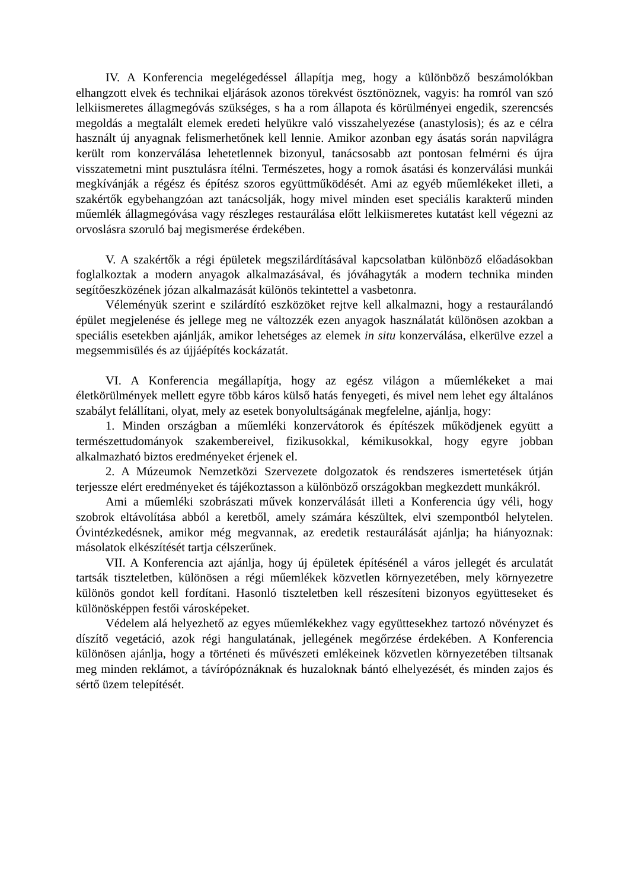IV. A Konferencia megelégedéssel állapítja meg, hogy a különböző beszámolókban elhangzott elvek és technikai eljárások azonos törekvést ösztönöznek, vagyis: ha romról van szó lelkiismeretes állagmegóvás szükséges, s ha a rom állapota és körülményei engedik, szerencsés megoldás a megtalált elemek eredeti helyükre való visszahelyezése (anastylosis); és az e célra használt új anyagnak felismerhetőnek kell lennie. Amikor azonban egy ásatás során napvilágra került rom konzerválása lehetetlennek bizonyul, tanácsosabb azt pontosan felmérni és újra visszatemetni mint pusztulásra ítélni. Természetes, hogy a romok ásatási és konzerválási munkái megkívánják a régész és építész szoros együttműködését. Ami az egyéb műemlékeket illeti, a szakértők egybehangzóan azt tanácsolják, hogy mivel minden eset speciális karakterű minden műemlék állagmegóvása vagy részleges restaurálása előtt lelkiismeretes kutatást kell végezni az orvoslásra szoruló baj megismerése érdekében.
V. A szakértők a régi épületek megszilárdításával kapcsolatban különböző előadásokban foglalkoztak a modern anyagok alkalmazásával, és jóváhagyták a modern technika minden segítőeszközének józan alkalmazását különös tekintettel a vasbetonra.
Véleményük szerint e szilárdító eszközöket rejtve kell alkalmazni, hogy a restaurálandó épület megjelenése és jellege meg ne változzék ezen anyagok használatát különösen azokban a speciális esetekben ajánlják, amikor lehetséges az elemek in situ konzerválása, elkerülve ezzel a megsemmisülés és az újjáépítés kockázatát.
VI. A Konferencia megállapítja, hogy az egész világon a műemlékeket a mai életkörülmények mellett egyre több káros külső hatás fenyegeti, és mivel nem lehet egy általános szabályt felállítani, olyat, mely az esetek bonyolultságának megfelelne, ajánlja, hogy:
1. Minden országban a műemléki konzervátorok és építészek működjenek együtt a természettudományok szakembereivel, fizikusokkal, kémikusokkal, hogy egyre jobban alkalmazható biztos eredményeket érjenek el.
2. A Múzeumok Nemzetközi Szervezete dolgozatok és rendszeres ismertetések útján terjessze elért eredményeket és tájékoztasson a különböző országokban megkezdett munkákról.
Ami a műemléki szobrászati művek konzerválását illeti a Konferencia úgy véli, hogy szobrok eltávolítása abból a keretből, amely számára készültek, elvi szempontból helytelen. Óvintézkedésnek, amikor még megvannak, az eredetik restaurálását ajánlja; ha hiányoznak: másolatok elkészítését tartja célszerűnek.
VII. A Konferencia azt ajánlja, hogy új épületek építésénél a város jellegét és arculatát tartsák tiszteletben, különösen a régi műemlékek közvetlen környezetében, mely környezetre különös gondot kell fordítani. Hasonló tiszteletben kell részesíteni bizonyos együtteseket és különösképpen festői városképeket.
Védelem alá helyezhető az egyes műemlékekhez vagy együttesekhez tartozó növényzet és díszítő vegetáció, azok régi hangulatának, jellegének megőrzése érdekében. A Konferencia különösen ajánlja, hogy a történeti és művészeti emlékeinek közvetlen környezetében tiltsanak meg minden reklámot, a távírópóznáknak és huzaloknak bántó elhelyezését, és minden zajos és sértő üzem telepítését.